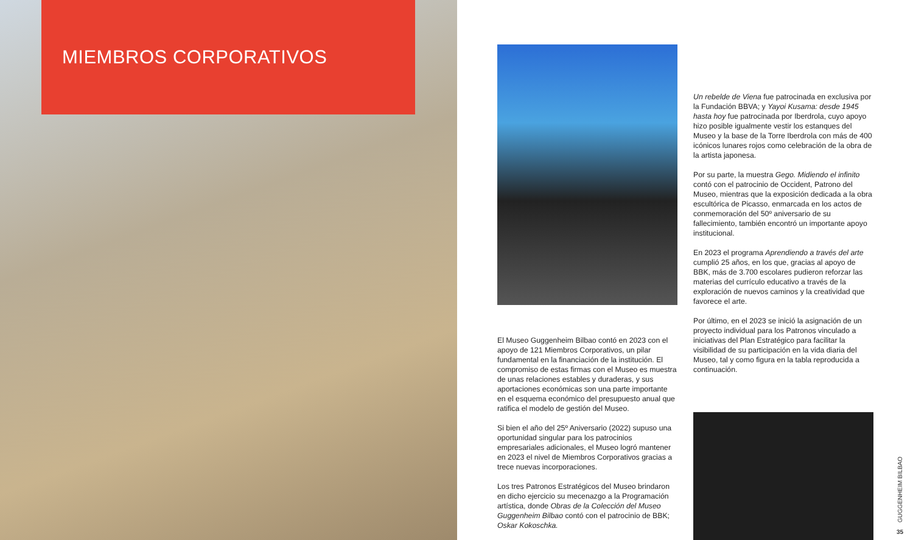MIEMBROS CORPORATIVOS
El Museo Guggenheim Bilbao contó en 2023 con el apoyo de 121 Miembros Corporativos, un pilar fundamental en la financiación de la institución. El compromiso de estas firmas con el Museo es muestra de unas relaciones estables y duraderas, y sus aportaciones económicas son una parte importante en el esquema económico del presupuesto anual que ratifica el modelo de gestión del Museo.
Si bien el año del 25º Aniversario (2022) supuso una oportunidad singular para los patrocinios empresariales adicionales, el Museo logró mantener en 2023 el nivel de Miembros Corporativos gracias a trece nuevas incorporaciones.
Los tres Patronos Estratégicos del Museo brindaron en dicho ejercicio su mecenazgo a la Programación artística, donde Obras de la Colección del Museo Guggenheim Bilbao contó con el patrocinio de BBK; Oskar Kokoschka.
Un rebelde de Viena fue patrocinada en exclusiva por la Fundación BBVA; y Yayoi Kusama: desde 1945 hasta hoy fue patrocinada por Iberdrola, cuyo apoyo hizo posible igualmente vestir los estanques del Museo y la base de la Torre Iberdrola con más de 400 icónicos lunares rojos como celebración de la obra de la artista japonesa.
Por su parte, la muestra Gego. Midiendo el infinito contó con el patrocinio de Occident, Patrono del Museo, mientras que la exposición dedicada a la obra escultórica de Picasso, enmarcada en los actos de conmemoración del 50º aniversario de su fallecimiento, también encontró un importante apoyo institucional.
En 2023 el programa Aprendiendo a través del arte cumplió 25 años, en los que, gracias al apoyo de BBK, más de 3.700 escolares pudieron reforzar las materias del currículo educativo a través de la exploración de nuevos caminos y la creatividad que favorece el arte.
Por último, en el 2023 se inició la asignación de un proyecto individual para los Patronos vinculado a iniciativas del Plan Estratégico para facilitar la visibilidad de su participación en la vida diaria del Museo, tal y como figura en la tabla reproducida a continuación.
GUGGENHEIM BILBAO
35